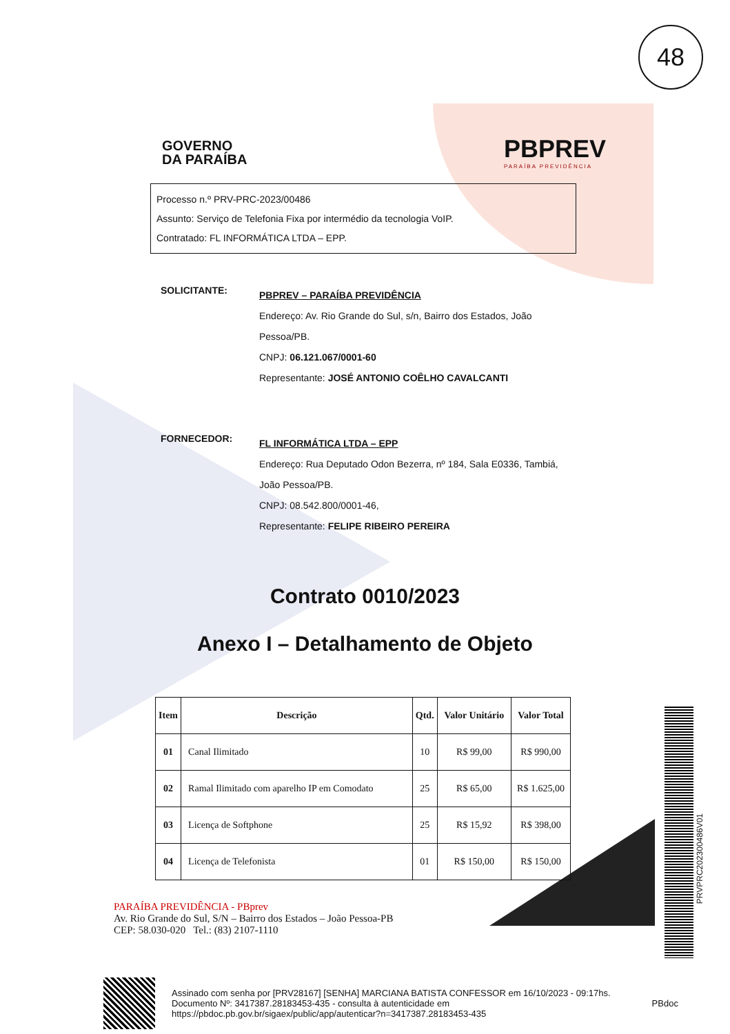48
PRVPRC202300486V01
GOVERNO
DA PARAÍBA
PBPREV
PARAÍBA PREVIDÊNCIA
Processo n.º PRV-PRC-2023/00486
Assunto: Serviço de Telefonia Fixa por intermédio da tecnologia VoIP.
Contratado: FL INFORMÁTICA LTDA – EPP.
SOLICITANTE:
PBPREV – PARAÍBA PREVIDÊNCIA
Endereço: Av. Rio Grande do Sul, s/n, Bairro dos Estados, João Pessoa/PB.
CNPJ: 06.121.067/0001-60
Representante: JOSÉ ANTONIO COÊLHO CAVALCANTI
FORNECEDOR:
FL INFORMÁTICA LTDA – EPP
Endereço: Rua Deputado Odon Bezerra, nº 184, Sala E0336, Tambiá, João Pessoa/PB.
CNPJ: 08.542.800/0001-46,
Representante: FELIPE RIBEIRO PEREIRA
Contrato 0010/2023
Anexo I – Detalhamento de Objeto
| Item | Descrição | Qtd. | Valor Unitário | Valor Total |
| --- | --- | --- | --- | --- |
| 01 | Canal Ilimitado | 10 | R$ 99,00 | R$ 990,00 |
| 02 | Ramal Ilimitado com aparelho IP em Comodato | 25 | R$ 65,00 | R$ 1.625,00 |
| 03 | Licença de Softphone | 25 | R$ 15,92 | R$ 398,00 |
| 04 | Licença de Telefonista | 01 | R$ 150,00 | R$ 150,00 |
PARAÍBA PREVIDÊNCIA - PBprev
Av. Rio Grande do Sul, S/N – Bairro dos Estados – João Pessoa-PB
CEP: 58.030-020 Tel.: (83) 2107-1110
Assinado com senha por [PRV28167] [SENHA] MARCIANA BATISTA CONFESSOR em 16/10/2023 - 09:17hs.
Documento Nº: 3417387.28183453-435 - consulta à autenticidade em
https://pbdoc.pb.gov.br/sigaex/public/app/autenticar?n=3417387.28183453-435
PBdoc